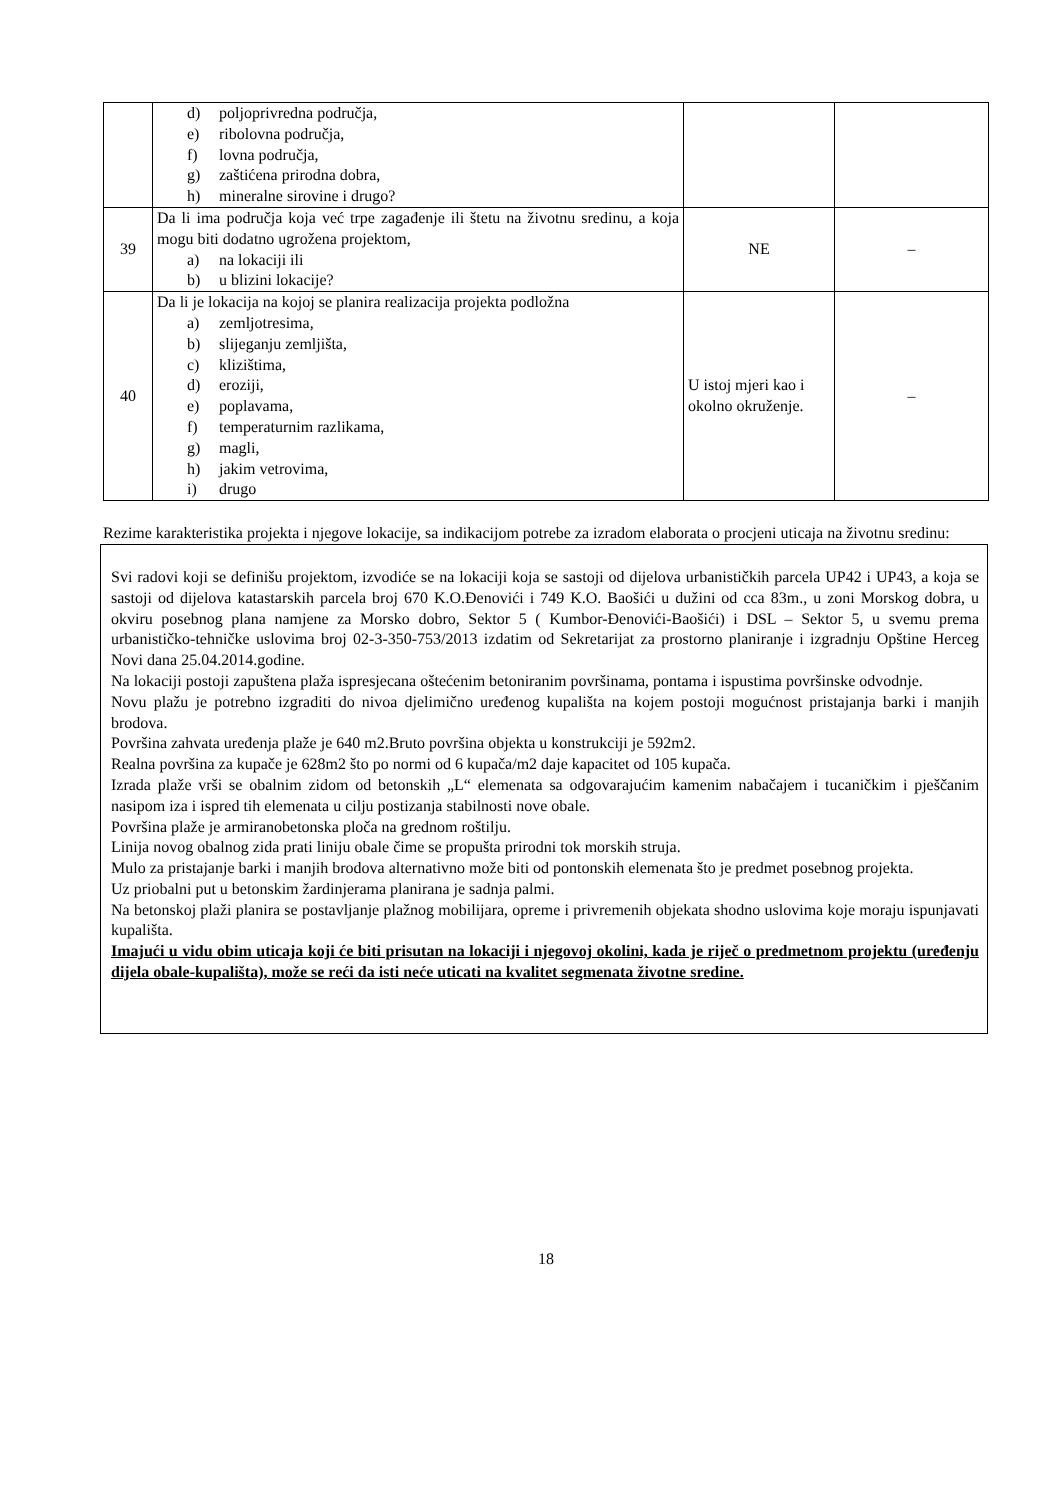| | d) poljoprivredna područja, e) ribolovna područja, f) lovna područja, g) zaštićena prirodna dobra, h) mineralne sirovine i drugo? | | |
| 39 | Da li ima područja koja već trpe zagađenje ili štetu na životnu sredinu, a koja mogu biti dodatno ugrožena projektom, a) na lokaciji ili b) u blizini lokacije? | NE | – |
| 40 | Da li je lokacija na kojoj se planira realizacija projekta podložna a) zemljotresima, b) slijeganju zemljišta, c) klizištima, d) eroziji, e) poplavama, f) temperaturnim razlikama, g) magli, h) jakim vetrovima, i) drugo | U istoj mjeri kao i okolno okruženje. | – |
Rezime karakteristika projekta i njegove lokacije, sa indikacijom potrebe za izradom elaborata o procjeni uticaja na životnu sredinu:
Svi radovi koji se definišu projektom, izvodiće se na lokaciji koja se sastoji od dijelova urbanističkih parcela UP42 i UP43, a koja se sastoji od dijelova katastarskih parcela broj 670 K.O.Đenovići i 749 K.O. Baošići u dužini od cca 83m., u zoni Morskog dobra, u okviru posebnog plana namjene za Morsko dobro, Sektor 5 ( Kumbor-Đenovići-Baošići) i DSL – Sektor 5, u svemu prema urbanističko-tehničke uslovima broj 02-3-350-753/2013 izdatim od Sekretarijat za prostorno planiranje i izgradnju Opštine Herceg Novi dana 25.04.2014.godine.
Na lokaciji postoji zapuštena plaža ispresjecana oštećenim betoniranim površinama, pontama i ispustima površinske odvodnje.
Novu plažu je potrebno izgraditi do nivoa djelimično uređenog kupališta na kojem postoji mogućnost pristajanja barki i manjih brodova.
Površina zahvata uređenja plaže je 640 m2.Bruto površina objekta u konstrukciji je 592m2.
Realna površina za kupače je 628m2 što po normi od 6 kupača/m2 daje kapacitet od 105 kupača.
Izrada plaže vrši se obalnim zidom od betonskih „L“ elemenata sa odgovarajućim kamenim nabačajem i tucaničkim i pješčanim nasipom iza i ispred tih elemenata u cilju postizanja stabilnosti nove obale.
Površina plaže je armiranobetonska ploča na grednom roštilju.
Linija novog obalnog zida prati liniju obale čime se propušta prirodni tok morskih struja.
Mulo za pristajanje barki i manjih brodova alternativno može biti od pontonskih elemenata što je predmet posebnog projekta.
Uz priobalni put u betonskim žardinjerama planirana je sadnja palmi.
Na betonskoj plaži planira se postavljanje plažnog mobilijara, opreme i privremenih objekata shodno uslovima koje moraju ispunjavati kupališta.
Imajući u vidu obim uticaja koji će biti prisutan na lokaciji i njegovoj okolini, kada je riječ o predmetnom projektu (uređenju dijela obale-kupališta), može se reći da isti neće uticati na kvalitet segmenata životne sredine.
18